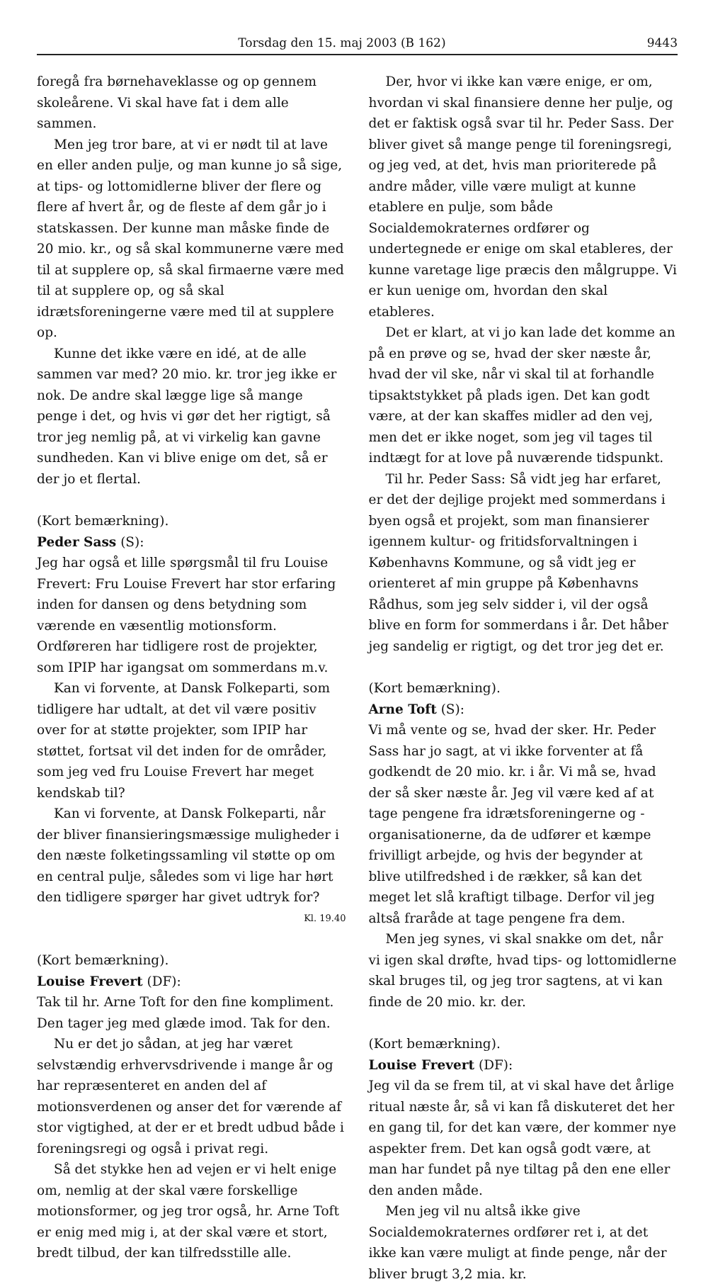Torsdag den 15. maj 2003 (B 162) 9443
foregå fra børnehaveklasse og op gennem skoleårene. Vi skal have fat i dem alle sammen.
Men jeg tror bare, at vi er nødt til at lave en eller anden pulje, og man kunne jo så sige, at tips- og lottomidlerne bliver der flere og flere af hvert år, og de fleste af dem går jo i statskassen. Der kunne man måske finde de 20 mio. kr., og så skal kommunerne være med til at supplere op, så skal firmaerne være med til at supplere op, og så skal idrætsforeningerne være med til at supplere op.
Kunne det ikke være en idé, at de alle sammen var med? 20 mio. kr. tror jeg ikke er nok. De andre skal lægge lige så mange penge i det, og hvis vi gør det her rigtigt, så tror jeg nemlig på, at vi virkelig kan gavne sundheden. Kan vi blive enige om det, så er der jo et flertal.
(Kort bemærkning).
Peder Sass (S):
Jeg har også et lille spørgsmål til fru Louise Frevert: Fru Louise Frevert har stor erfaring inden for dansen og dens betydning som værende en væsentlig motionsform. Ordføreren har tidligere rost de projekter, som IPIP har igangsat om sommerdans m.v.
Kan vi forvente, at Dansk Folkeparti, som tidligere har udtalt, at det vil være positiv over for at støtte projekter, som IPIP har støttet, fortsat vil det inden for de områder, som jeg ved fru Louise Frevert har meget kendskab til?
Kan vi forvente, at Dansk Folkeparti, når der bliver finansieringsmæssige muligheder i den næste folketingssamling vil støtte op om en central pulje, således som vi lige har hørt den tidligere spørger har givet udtryk for?
Kl. 19.40
(Kort bemærkning).
Louise Frevert (DF):
Tak til hr. Arne Toft for den fine kompliment. Den tager jeg med glæde imod. Tak for den.
Nu er det jo sådan, at jeg har været selvstændig erhvervsdrivende i mange år og har repræsenteret en anden del af motionsverdenen og anser det for værende af stor vigtighed, at der er et bredt udbud både i foreningsregi og også i privat regi.
Så det stykke hen ad vejen er vi helt enige om, nemlig at der skal være forskellige motionsformer, og jeg tror også, hr. Arne Toft er enig med mig i, at der skal være et stort, bredt tilbud, der kan tilfredsstille alle.
Der, hvor vi ikke kan være enige, er om, hvordan vi skal finansiere denne her pulje, og det er faktisk også svar til hr. Peder Sass. Der bliver givet så mange penge til foreningsregi, og jeg ved, at det, hvis man prioriterede på andre måder, ville være muligt at kunne etablere en pulje, som både Socialdemokraternes ordfører og undertegnede er enige om skal etableres, der kunne varetage lige præcis den målgruppe. Vi er kun uenige om, hvordan den skal etableres.
Det er klart, at vi jo kan lade det komme an på en prøve og se, hvad der sker næste år, hvad der vil ske, når vi skal til at forhandle tipsaktstykket på plads igen. Det kan godt være, at der kan skaffes midler ad den vej, men det er ikke noget, som jeg vil tages til indtægt for at love på nuværende tidspunkt.
Til hr. Peder Sass: Så vidt jeg har erfaret, er det der dejlige projekt med sommerdans i byen også et projekt, som man finansierer igennem kultur- og fritidsforvaltningen i Københavns Kommune, og så vidt jeg er orienteret af min gruppe på Københavns Rådhus, som jeg selv sidder i, vil der også blive en form for sommerdans i år. Det håber jeg sandelig er rigtigt, og det tror jeg det er.
(Kort bemærkning).
Arne Toft (S):
Vi må vente og se, hvad der sker. Hr. Peder Sass har jo sagt, at vi ikke forventer at få godkendt de 20 mio. kr. i år. Vi må se, hvad der så sker næste år. Jeg vil være ked af at tage pengene fra idrætsforeningerne og -organisationerne, da de udfører et kæmpe frivilligt arbejde, og hvis der begynder at blive utilfredshed i de rækker, så kan det meget let slå kraftigt tilbage. Derfor vil jeg altså fraråde at tage pengene fra dem.
Men jeg synes, vi skal snakke om det, når vi igen skal drøfte, hvad tips- og lottomidlerne skal bruges til, og jeg tror sagtens, at vi kan finde de 20 mio. kr. der.
(Kort bemærkning).
Louise Frevert (DF):
Jeg vil da se frem til, at vi skal have det årlige ritual næste år, så vi kan få diskuteret det her en gang til, for det kan være, der kommer nye aspekter frem. Det kan også godt være, at man har fundet på nye tiltag på den ene eller den anden måde.
Men jeg vil nu altså ikke give Socialdemokraternes ordfører ret i, at det ikke kan være muligt at finde penge, når der bliver brugt 3,2 mia. kr.